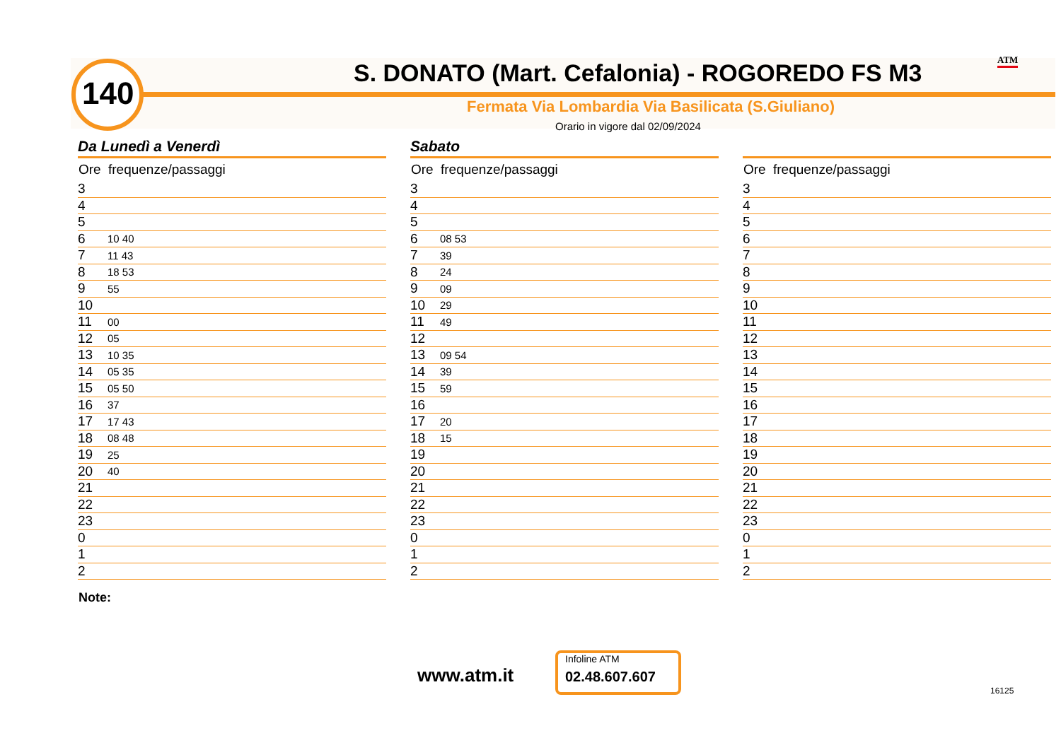140
ATM
S. DONATO (Mart. Cefalonia) - ROGOREDO FS M3
Fermata Via Lombardia Via Basilicata (S.Giuliano)
Orario in vigore dal 02/09/2024
Da Lunedì a Venerdì
| Ore | frequenze/passaggi |
| --- | --- |
| 3 | |
| 4 | |
| 5 | |
| 6 | 10 40 |
| 7 | 11 43 |
| 8 | 18 53 |
| 9 | 55 |
| 10 | |
| 11 | 00 |
| 12 | 05 |
| 13 | 10 35 |
| 14 | 05 35 |
| 15 | 05 50 |
| 16 | 37 |
| 17 | 17 43 |
| 18 | 08 48 |
| 19 | 25 |
| 20 | 40 |
| 21 | |
| 22 | |
| 23 | |
| 0 | |
| 1 | |
| 2 | |
Sabato
| Ore | frequenze/passaggi |
| --- | --- |
| 3 | |
| 4 | |
| 5 | |
| 6 | 08 53 |
| 7 | 39 |
| 8 | 24 |
| 9 | 09 |
| 10 | 29 |
| 11 | 49 |
| 12 | |
| 13 | 09 54 |
| 14 | 39 |
| 15 | 59 |
| 16 | |
| 17 | 20 |
| 18 | 15 |
| 19 | |
| 20 | |
| 21 | |
| 22 | |
| 23 | |
| 0 | |
| 1 | |
| 2 | |
| Ore | frequenze/passaggi |
| --- | --- |
| 3 | |
| 4 | |
| 5 | |
| 6 | |
| 7 | |
| 8 | |
| 9 | |
| 10 | |
| 11 | |
| 12 | |
| 13 | |
| 14 | |
| 15 | |
| 16 | |
| 17 | |
| 18 | |
| 19 | |
| 20 | |
| 21 | |
| 22 | |
| 23 | |
| 0 | |
| 1 | |
| 2 | |
Note:
www.atm.it
Infoline ATM
02.48.607.607
16125